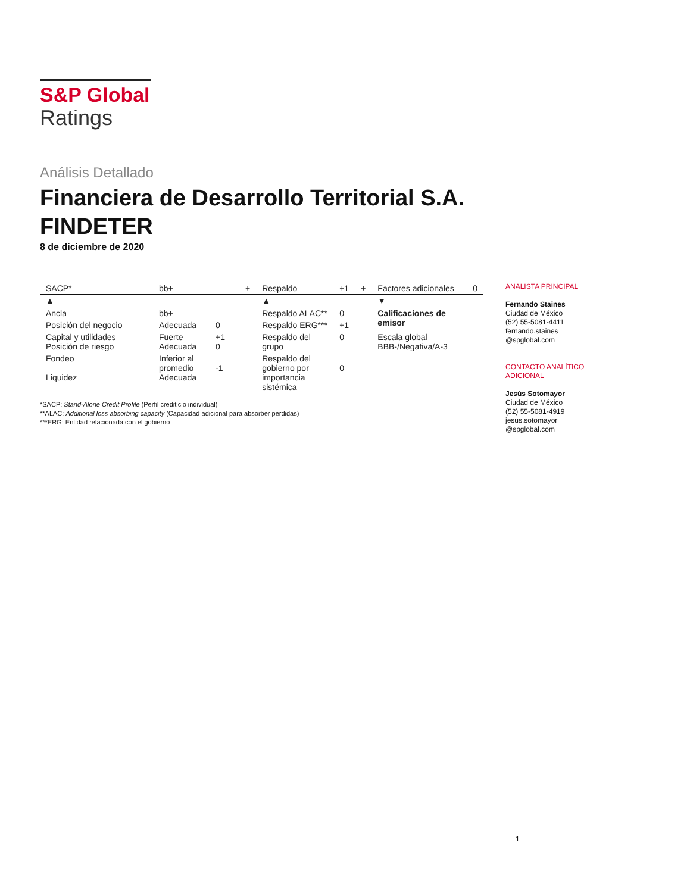S&P Global
Ratings
Análisis Detallado
Financiera de Desarrollo Territorial S.A.
FINDETER
8 de diciembre de 2020
| SACP* | bb+ | | + | Respaldo | +1 | + | Factores adicionales | 0 |
| ▲ | | | | ▲ | | | ▼ | |
| Ancla | bb+ | | | Respaldo ALAC** | 0 | | Calificaciones de emisor | |
| Posición del negocio | Adecuada | 0 | | Respaldo ERG*** | +1 | | | |
| Capital y utilidades Posición de riesgo | Fuerte Adecuada | +1 0 | | Respaldo del grupo | 0 | | Escala global BBB-/Negativa/A-3 | |
| Fondeo Liquidez | Inferior al promedio Adecuada | -1 | | Respaldo del gobierno por importancia sistémica | 0 | | | |
*SACP: Stand-Alone Credit Profile (Perfil crediticio individual)
**ALAC: Additional loss absorbing capacity (Capacidad adicional para absorber pérdidas)
***ERG: Entidad relacionada con el gobierno
ANALISTA PRINCIPAL
Fernando Staines
Ciudad de México
(52) 55-5081-4411
fernando.staines
@spglobal.com
CONTACTO ANALÍTICO ADICIONAL
Jesús Sotomayor
Ciudad de México
(52) 55-5081-4919
jesus.sotomayor
@spglobal.com
1